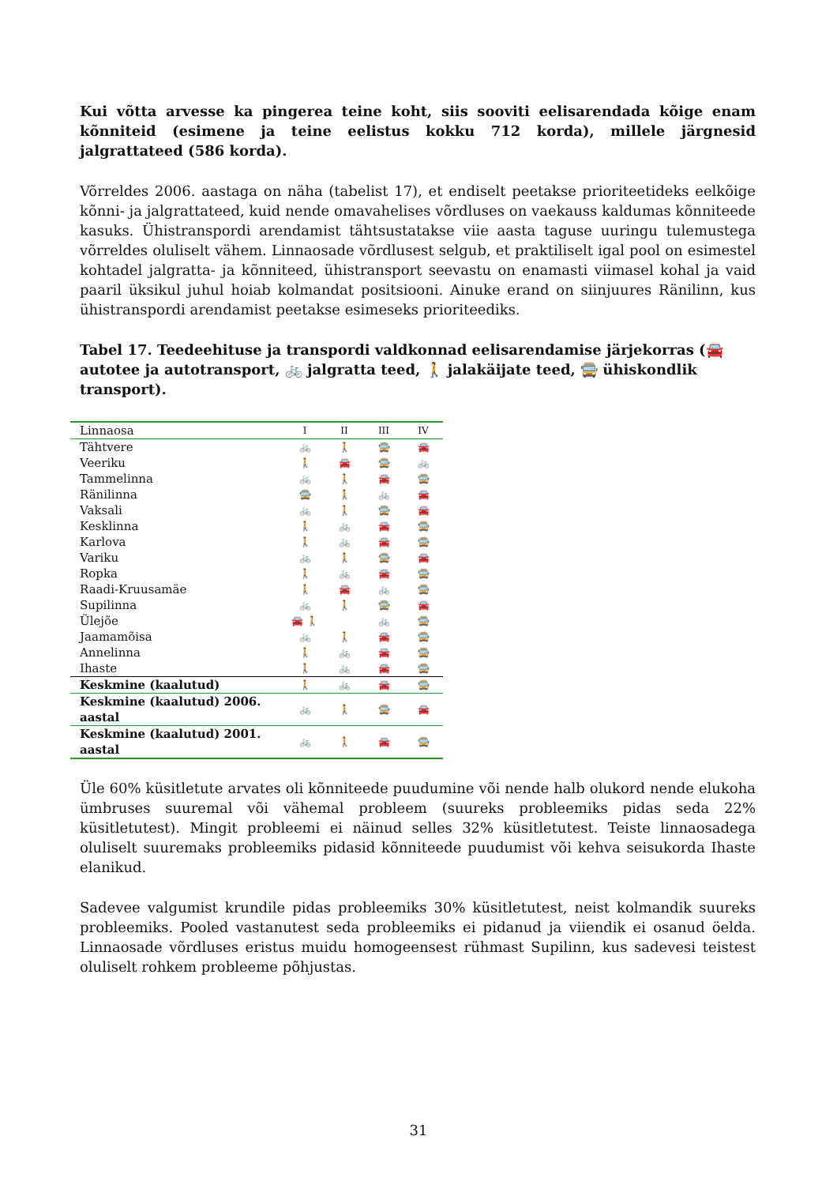Kui võtta arvesse ka pingerea teine koht, siis sooviti eelisarendada kõige enam kõnniteid (esimene ja teine eelistus kokku 712 korda), millele järgnesid jalgrattateed (586 korda).
Võrreldes 2006. aastaga on näha (tabelist 17), et endiselt peetakse prioriteetideks eelkõige kõnni- ja jalgrattateed, kuid nende omavahelises võrdluses on vaekauss kaldumas kõnniteede kasuks. Ühistranspordi arendamist tähtsustatakse viie aasta taguse uuringu tulemustega võrreldes oluliselt vähem. Linnaosade võrdlusest selgub, et praktiliselt igal pool on esimestel kohtadel jalgratta- ja kõnniteed, ühistransport seevastu on enamasti viimasel kohal ja vaid paaril üksikul juhul hoiab kolmandat positsiooni. Ainuke erand on siinjuures Ränilinn, kus ühistranspordi arendamist peetakse esimeseks prioriteediks.
Tabel 17. Teedeehituse ja transpordi valdkonnad eelisarendamise järjekorras (🚘 autotee ja autotransport, 🚲 jalgratta teed, 🚶 jalakäijate teed, 🚍 ühiskondlik transport).
| Linnaosa | I | II | III | IV |
| --- | --- | --- | --- | --- |
| Tähtvere | 🚲 | 🚶 | 🚍 | 🚘 |
| Veeriku | 🚶 | 🚘 | 🚍 | 🚲 |
| Tammelinna | 🚲 | 🚶 | 🚘 | 🚍 |
| Ränilinna | 🚍 | 🚶 | 🚲 | 🚘 |
| Vaksali | 🚲 | 🚶 | 🚍 | 🚘 |
| Kesklinna | 🚶 | 🚲 | 🚘 | 🚍 |
| Karlova | 🚶 | 🚲 | 🚘 | 🚍 |
| Variku | 🚲 | 🚶 | 🚍 | 🚘 |
| Ropka | 🚶 | 🚲 | 🚘 | 🚍 |
| Raadi-Kruusamäe | 🚶 | 🚘 | 🚲 | 🚍 |
| Supilinna | 🚲 | 🚶 | 🚍 | 🚘 |
| Ülejõe | 🚘 🚶 | | 🚲 | 🚍 |
| Jaamamõisa | 🚲 | 🚶 | 🚘 | 🚍 |
| Annelinna | 🚶 | 🚲 | 🚘 | 🚍 |
| Ihaste | 🚶 | 🚲 | 🚘 | 🚍 |
| Keskmine (kaalutud) | 🚶 | 🚲 | 🚘 | 🚍 |
| Keskmine (kaalutud) 2006. aastal | 🚲 | 🚶 | 🚍 | 🚘 |
| Keskmine (kaalutud) 2001. aastal | 🚲 | 🚶 | 🚘 | 🚍 |
Üle 60% küsitletute arvates oli kõnniteede puudumine või nende halb olukord nende elukoha ümbruses suuremal või vähemal probleem (suureks probleemiks pidas seda 22% küsitletutest). Mingit probleemi ei näinud selles 32% küsitletutest. Teiste linnaosadega oluliselt suuremaks probleemiks pidasid kõnniteede puudumist või kehva seisukorda Ihaste elanikud.
Sadevee valgumist krundile pidas probleemiks 30% küsitletutest, neist kolmandik suureks probleemiks. Pooled vastanutest seda probleemiks ei pidanud ja viiendik ei osanud öelda. Linnaosade võrdluses eristus muidu homogeensest rühmast Supilinn, kus sadevesi teistest oluliselt rohkem probleeme põhjustas.
31